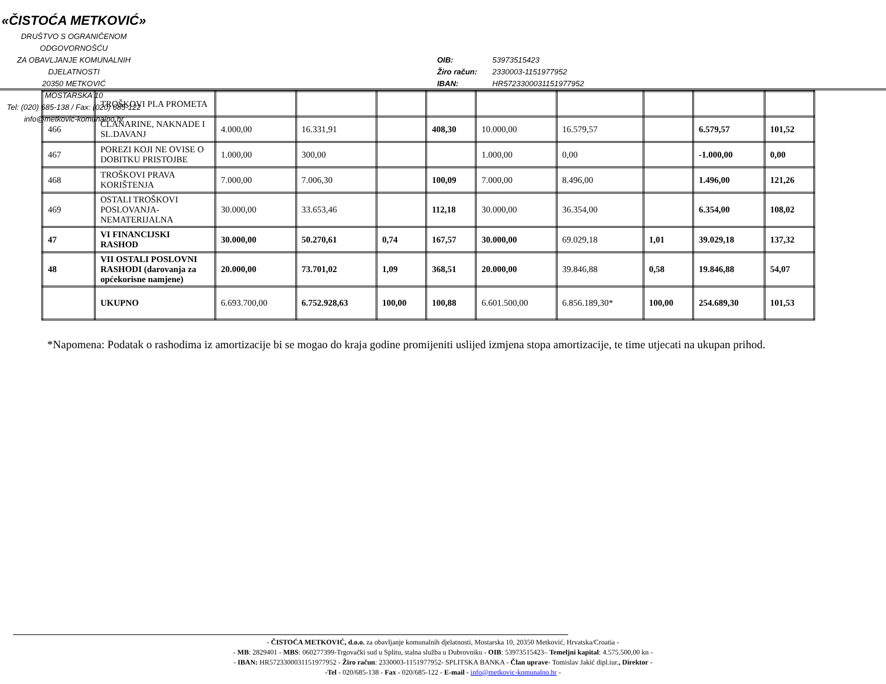«ČISTOĆA METKOVIĆ»
DRUŠTVO S OGRANIČENOM ODGOVORNOŠĆU
ZA OBAVLJANJE KOMUNALNIH DJELATNOSTI
20350 METKOVIĆ
MOSTARSKA 10
Tel: (020) 685-138 / Fax: (020) 685-122
info@metkovic-komunalno.hr
OIB: 53973515423
Žiro račun: 2330003-1151977952
IBAN: HR5723300031151977952
| | TROŠKOVI PLA PROMETA | | | | | | | | | |
| 466 | ČLANARINE, NAKNADE I SL.DAVANJ | 4.000,00 | 16.331,91 | | 408,30 | 10.000,00 | 16.579,57 | | 6.579,57 | 101,52 |
| 467 | POREZI KOJI NE OVISE O DOBITKU PRISTOJBE | 1.000,00 | 300,00 | | | 1.000,00 | 0,00 | | -1.000,00 | 0,00 |
| 468 | TROŠKOVI PRAVA KORIŠTENJA | 7.000,00 | 7.006,30 | | 100,09 | 7.000,00 | 8.496,00 | | 1.496,00 | 121,26 |
| 469 | OSTALI TROŠKOVI POSLOVANJA-NEMATERIJALNA | 30.000,00 | 33.653,46 | | 112,18 | 30.000,00 | 36.354,00 | | 6.354,00 | 108,02 |
| 47 | VI FINANCIJSKI RASHOD | 30.000,00 | 50.270,61 | 0,74 | 167,57 | 30.000,00 | 69.029,18 | 1,01 | 39.029,18 | 137,32 |
| 48 | VII OSTALI POSLOVNI RASHODI (darovanja za općekorisne namjene) | 20.000,00 | 73.701,02 | 1,09 | 368,51 | 20.000,00 | 39.846,88 | 0,58 | 19.846,88 | 54,07 |
| | UKUPNO | 6.693.700,00 | 6.752.928,63 | 100,00 | 100,88 | 6.601.500,00 | 6.856.189,30* | 100,00 | 254.689,30 | 101,53 |
*Napomena: Podatak o rashodima iz amortizacije bi se mogao do kraja godine promijeniti uslijed izmjena stopa amortizacije, te time utjecati na ukupan prihod.
- ČISTOĆA METKOVIĆ, d.o.o. za obavljanje komunalnih djelatnosti, Mostarska 10, 20350 Metković, Hrvatska/Croatia -
- MB: 2829401 - MBS: 060277399-Trgovački sud u Splitu, stalna služba u Dubrovniku - OIB: 53973515423– Temeljni kapital: 4.575.500,00 kn -
- IBAN: HR5723300031151977952 - Žiro račun: 2330003-1151977952- SPLITSKA BANKA - Član uprave- Tomislav Jakić dipl.iur., Direktor -
-Tel - 020/685-138 - Fax - 020/685-122 - E-mail - info@metkovic-komunalno.hr -